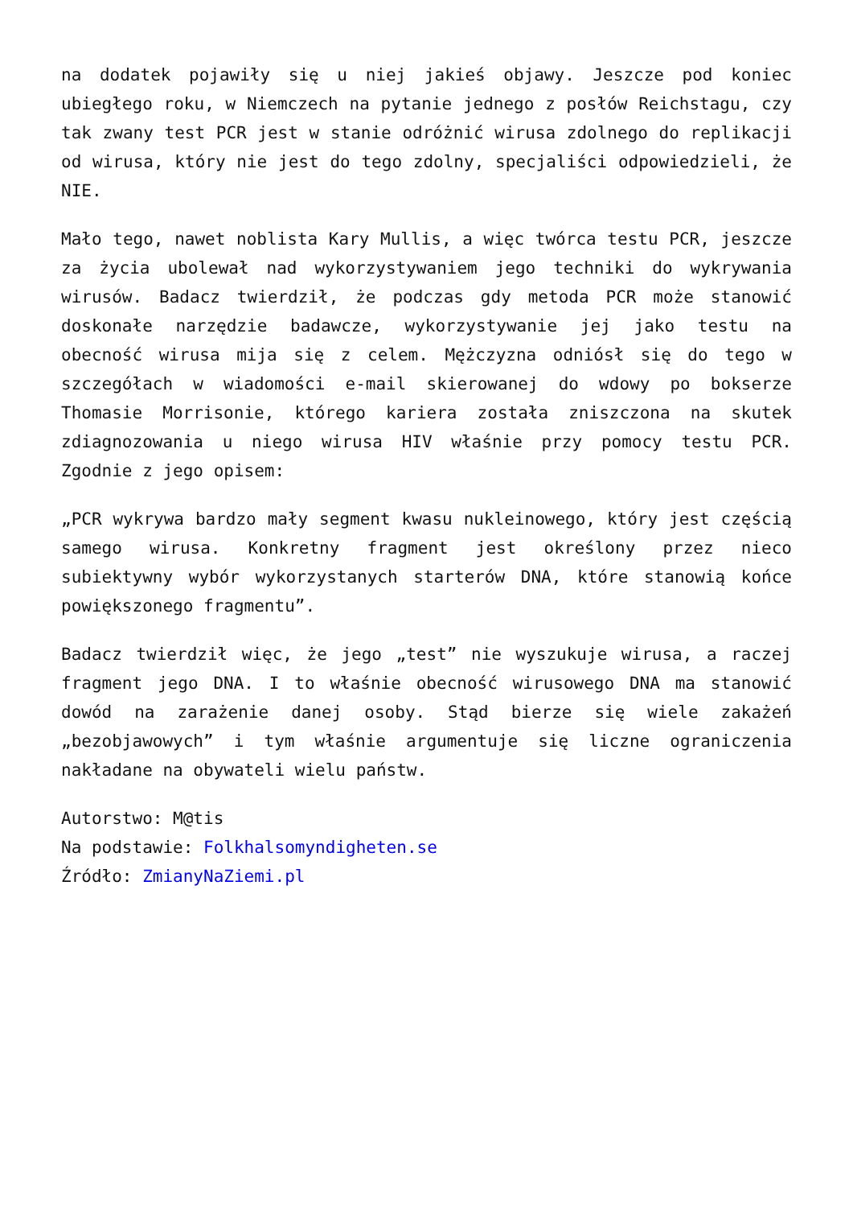na dodatek pojawiły się u niej jakieś objawy. Jeszcze pod koniec ubiegłego roku, w Niemczech na pytanie jednego z posłów Reichstagu, czy tak zwany test PCR jest w stanie odróżnić wirusa zdolnego do replikacji od wirusa, który nie jest do tego zdolny, specjaliści odpowiedzieli, że NIE.
Mało tego, nawet noblista Kary Mullis, a więc twórca testu PCR, jeszcze za życia ubolewał nad wykorzystywaniem jego techniki do wykrywania wirusów. Badacz twierdził, że podczas gdy metoda PCR może stanowić doskonałe narzędzie badawcze, wykorzystywanie jej jako testu na obecność wirusa mija się z celem. Mężczyzna odniósł się do tego w szczegółach w wiadomości e-mail skierowanej do wdowy po bokserze Thomasie Morrisonie, którego kariera została zniszczona na skutek zdiagnozowania u niego wirusa HIV właśnie przy pomocy testu PCR. Zgodnie z jego opisem:
„PCR wykrywa bardzo mały segment kwasu nukleinowego, który jest częścią samego wirusa. Konkretny fragment jest określony przez nieco subiektywny wybór wykorzystanych starterów DNA, które stanowią końce powiększonego fragmentu”.
Badacz twierdził więc, że jego „test” nie wyszukuje wirusa, a raczej fragment jego DNA. I to właśnie obecność wirusowego DNA ma stanowić dowód na zarażenie danej osoby. Stąd bierze się wiele zakażeń „bezobjawowych” i tym właśnie argumentuje się liczne ograniczenia nakładane na obywateli wielu państw.
Autorstwo: M@tis
Na podstawie: Folkhalsomyndigheten.se
Źródło: ZmianyNaZiemi.pl